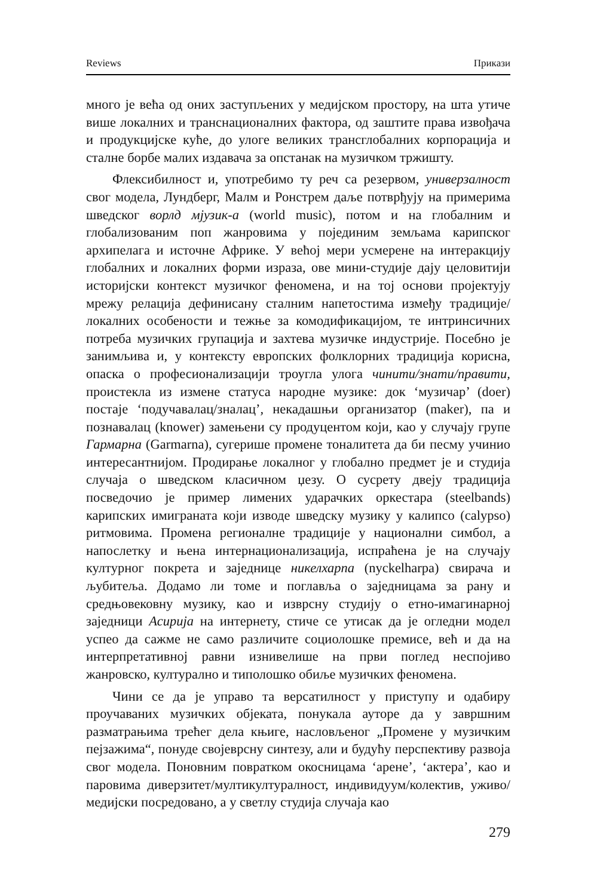Reviews Прикази
много је већа од оних заступљених у медијском простору, на шта утиче више локалних и транснационалних фактора, од заштите права извођача и продукцијске куће, до улоге великих трансглобалних корпорација и сталне борбе малих издавача за опстанак на музичком тржишту.
Флексибилност и, употребимо ту реч са резервом, универзалност свог модела, Лундберг, Малм и Ронстрем даље потврђују на примерима шведског ворлд мјузик-а (world music), потом и на глобалним и глобализованим поп жанровима у појединим земљама карипског архипелага и источне Африке. У већој мери усмерене на интеракцију глобалних и локалних форми израза, ове мини-студије дају целовитији историјски контекст музичког феномена, и на тој основи пројектују мрежу релација дефинисану сталним напетостима између традиције/локалних особености и тежње за комодификацијом, те интринсичних потреба музичких групација и захтева музичке индустрије. Посебно је занимљива и, у контексту европских фолклорних традиција корисна, опаска о професионализацији троугла улога чинити/знати/правити, проистекла из измене статуса народне музике: док ‘музичар’ (doer) постаје ‘подучавалац/зналац’, некадашњи организатор (maker), па и познавалац (knower) замењени су продуцентом који, као у случају групе Гармарна (Garmarna), сугерише промене тоналитета да би песму учинио интересантнијом. Продирање локалног у глобално предмет је и студија случаја о шведском класичном џезу. О сусрету двеју традиција посведочио је пример лимених ударачких оркестара (steelbands) карипских имиграната који изводе шведску музику у калипсо (calypso) ритмовима. Промена регионалне традиције у национални симбол, а напослетку и њена интернационализација, испраћена је на случају културног покрета и заједнице никелхарпа (nyckelharpa) свирача и љубитеља. Додамо ли томе и поглавља о заједницама за рану и средњовековну музику, као и изврсну студију о етно-имагинарној заједници Асирија на интернету, стиче се утисак да је огледни модел успео да сажме не само различите социолошке премисе, већ и да на интерпретативној равни изнивелише на први поглед неспојиво жанровско, културално и типолошко обиље музичких феномена.
Чини се да је управо та версатилност у приступу и одабиру проучаваних музичких објеката, понукала ауторе да у завршним разматрањима трећег дела књиге, насловљеног „Промене у музичким пејзажима“, понуде својеврсну синтезу, али и будућу перспективу развоја свог модела. Поновним повратком окосницама ‘арене’, ‘актера’, као и паровима диверзитет/мултикултуралност, индивидуум/колектив, уживо/медијски посредовано, а у светлу студија случаја као
279